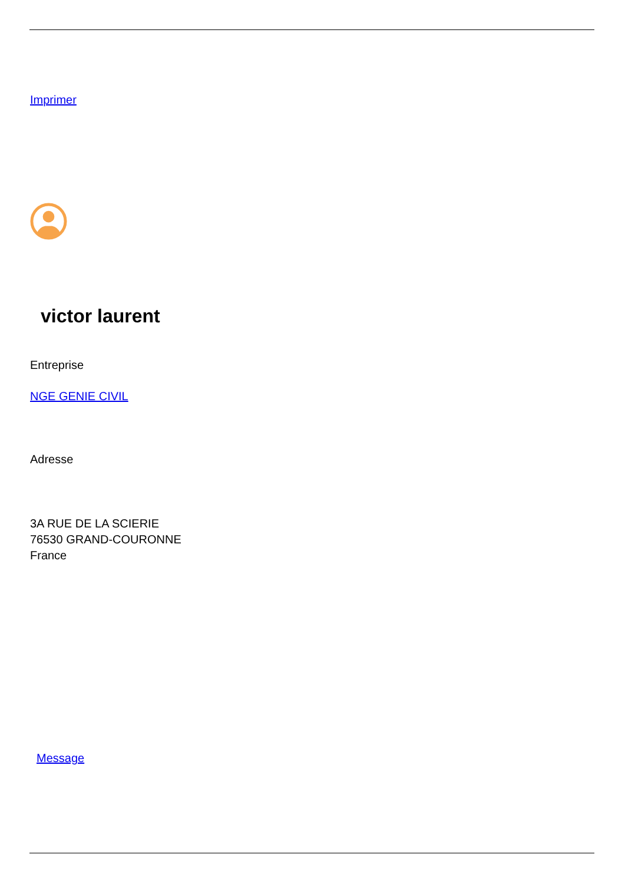Imprimer
victor laurent
Entreprise
NGE GENIE CIVIL
Adresse
3A RUE DE LA SCIERIE
76530 GRAND-COURONNE
France
Message